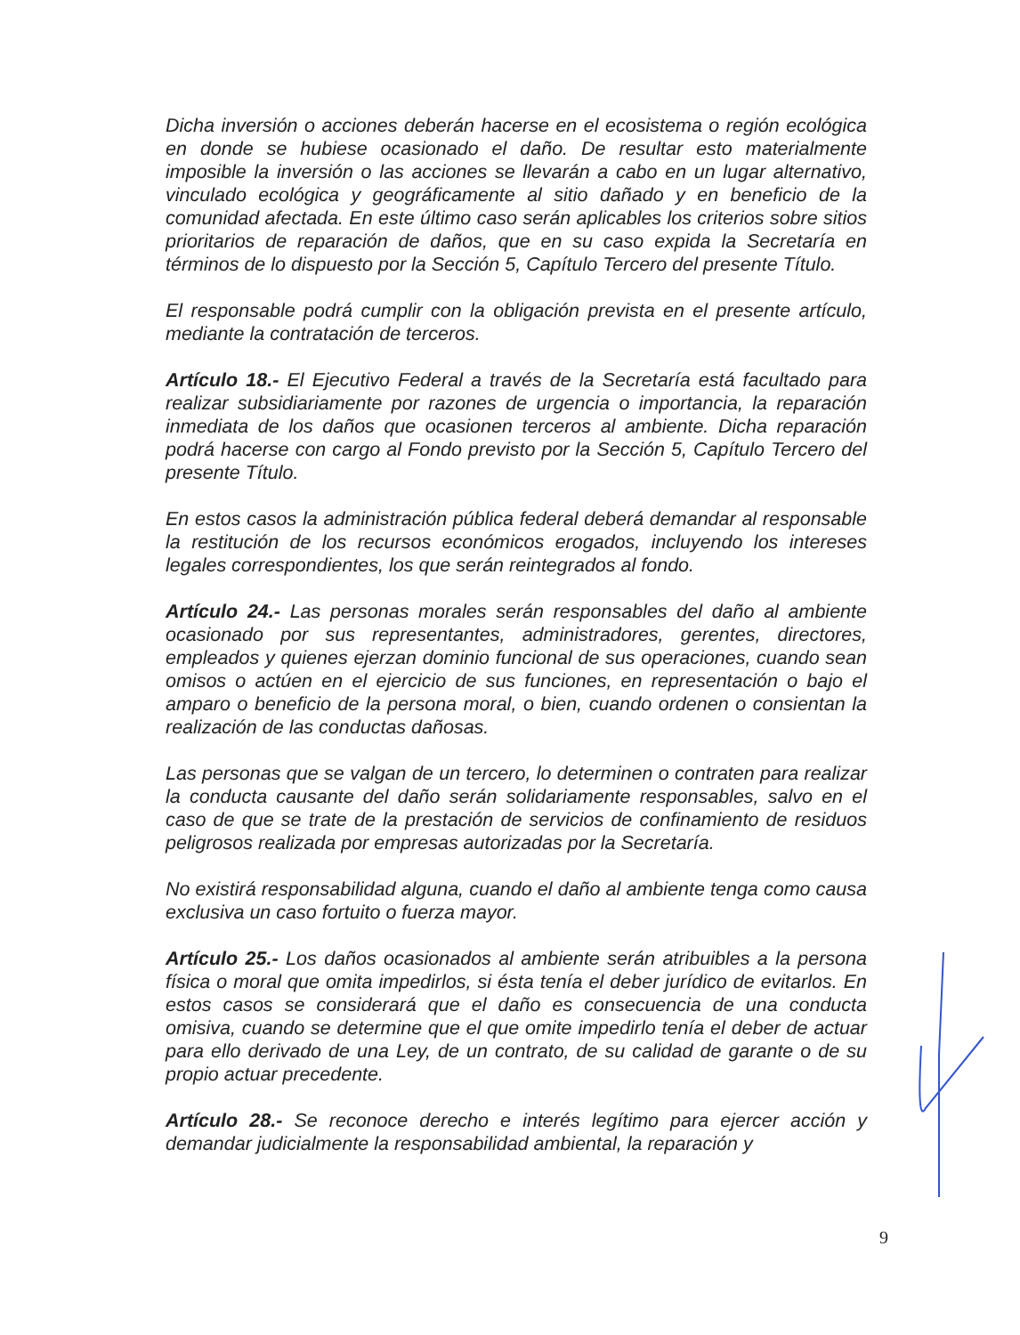Dicha inversión o acciones deberán hacerse en el ecosistema o región ecológica en donde se hubiese ocasionado el daño. De resultar esto materialmente imposible la inversión o las acciones se llevarán a cabo en un lugar alternativo, vinculado ecológica y geográficamente al sitio dañado y en beneficio de la comunidad afectada. En este último caso serán aplicables los criterios sobre sitios prioritarios de reparación de daños, que en su caso expida la Secretaría en términos de lo dispuesto por la Sección 5, Capítulo Tercero del presente Título.
El responsable podrá cumplir con la obligación prevista en el presente artículo, mediante la contratación de terceros.
Artículo 18.- El Ejecutivo Federal a través de la Secretaría está facultado para realizar subsidiariamente por razones de urgencia o importancia, la reparación inmediata de los daños que ocasionen terceros al ambiente. Dicha reparación podrá hacerse con cargo al Fondo previsto por la Sección 5, Capítulo Tercero del presente Título.
En estos casos la administración pública federal deberá demandar al responsable la restitución de los recursos económicos erogados, incluyendo los intereses legales correspondientes, los que serán reintegrados al fondo.
Artículo 24.- Las personas morales serán responsables del daño al ambiente ocasionado por sus representantes, administradores, gerentes, directores, empleados y quienes ejerzan dominio funcional de sus operaciones, cuando sean omisos o actúen en el ejercicio de sus funciones, en representación o bajo el amparo o beneficio de la persona moral, o bien, cuando ordenen o consientan la realización de las conductas dañosas.
Las personas que se valgan de un tercero, lo determinen o contraten para realizar la conducta causante del daño serán solidariamente responsables, salvo en el caso de que se trate de la prestación de servicios de confinamiento de residuos peligrosos realizada por empresas autorizadas por la Secretaría.
No existirá responsabilidad alguna, cuando el daño al ambiente tenga como causa exclusiva un caso fortuito o fuerza mayor.
Artículo 25.- Los daños ocasionados al ambiente serán atribuibles a la persona física o moral que omita impedirlos, si ésta tenía el deber jurídico de evitarlos. En estos casos se considerará que el daño es consecuencia de una conducta omisiva, cuando se determine que el que omite impedirlo tenía el deber de actuar para ello derivado de una Ley, de un contrato, de su calidad de garante o de su propio actuar precedente.
Artículo 28.- Se reconoce derecho e interés legítimo para ejercer acción y demandar judicialmente la responsabilidad ambiental, la reparación y
9